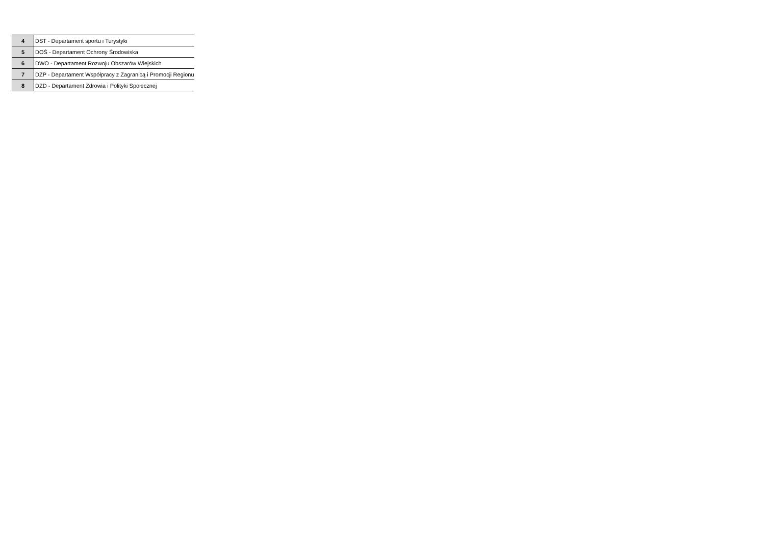| 4 | DST - Departament sportu i Turystyki |
| 5 | DOŚ - Departament Ochrony Środowiska |
| 6 | DWO - Departament Rozwoju Obszarów Wiejskich |
| 7 | DZP - Departament Współpracy z Zagranicą i Promocji Regionu |
| 8 | DZD - Departament Zdrowia i Polityki Społecznej |